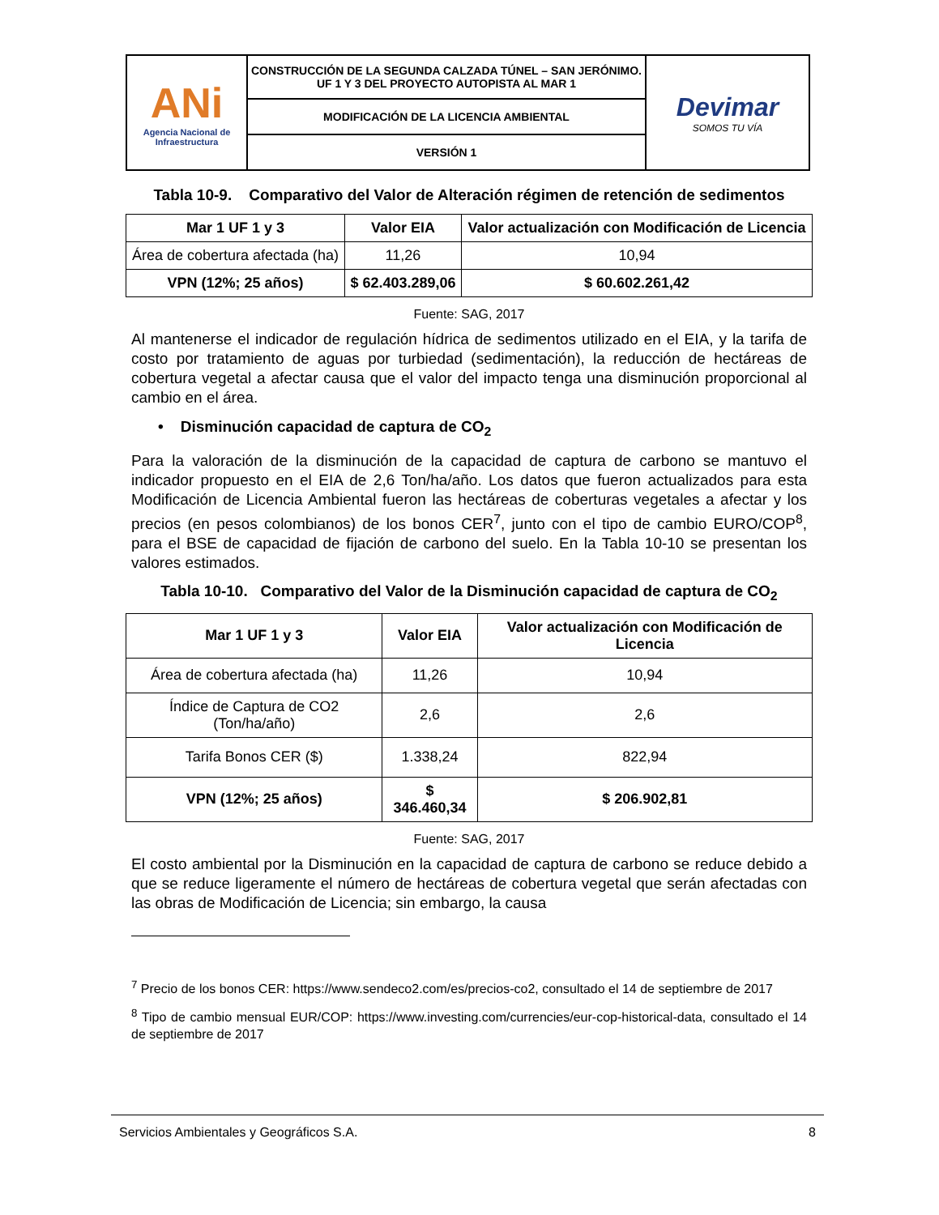| ANi Agencia Nacional de Infraestructura | CONSTRUCCIÓN DE LA SEGUNDA CALZADA TÚNEL – SAN JERÓNIMO. UF 1 Y 3 DEL PROYECTO AUTOPISTA AL MAR 1 | Devimar SOMOS TU VÍA |
| | MODIFICACIÓN DE LA LICENCIA AMBIENTAL | |
| | VERSIÓN 1 | |
Tabla 10-9. Comparativo del Valor de Alteración régimen de retención de sedimentos
| Mar 1 UF 1 y 3 | Valor EIA | Valor actualización con Modificación de Licencia |
| --- | --- | --- |
| Área de cobertura afectada (ha) | 11,26 | 10,94 |
| VPN (12%; 25 años) | $ 62.403.289,06 | $ 60.602.261,42 |
Fuente: SAG, 2017
Al mantenerse el indicador de regulación hídrica de sedimentos utilizado en el EIA, y la tarifa de costo por tratamiento de aguas por turbiedad (sedimentación), la reducción de hectáreas de cobertura vegetal a afectar causa que el valor del impacto tenga una disminución proporcional al cambio en el área.
• Disminución capacidad de captura de CO<sub>2</sub>
Para la valoración de la disminución de la capacidad de captura de carbono se mantuvo el indicador propuesto en el EIA de 2,6 Ton/ha/año. Los datos que fueron actualizados para esta Modificación de Licencia Ambiental fueron las hectáreas de coberturas vegetales a afectar y los precios (en pesos colombianos) de los bonos CER<sup>7</sup>, junto con el tipo de cambio EURO/COP<sup>8</sup>, para el BSE de capacidad de fijación de carbono del suelo. En la Tabla 10-10 se presentan los valores estimados.
Tabla 10-10. Comparativo del Valor de la Disminución capacidad de captura de CO<sub>2</sub>
| Mar 1 UF 1 y 3 | Valor EIA | Valor actualización con Modificación de Licencia |
| --- | --- | --- |
| Área de cobertura afectada (ha) | 11,26 | 10,94 |
| Índice de Captura de CO2 (Ton/ha/año) | 2,6 | 2,6 |
| Tarifa Bonos CER ($) | 1.338,24 | 822,94 |
| VPN (12%; 25 años) | $ 346.460,34 | $ 206.902,81 |
Fuente: SAG, 2017
El costo ambiental por la Disminución en la capacidad de captura de carbono se reduce debido a que se reduce ligeramente el número de hectáreas de cobertura vegetal que serán afectadas con las obras de Modificación de Licencia; sin embargo, la causa
<sup>7</sup> Precio de los bonos CER: https://www.sendeco2.com/es/precios-co2, consultado el 14 de septiembre de 2017
<sup>8</sup> Tipo de cambio mensual EUR/COP: https://www.investing.com/currencies/eur-cop-historical-data, consultado el 14 de septiembre de 2017
Servicios Ambientales y Geográficos S.A. 8